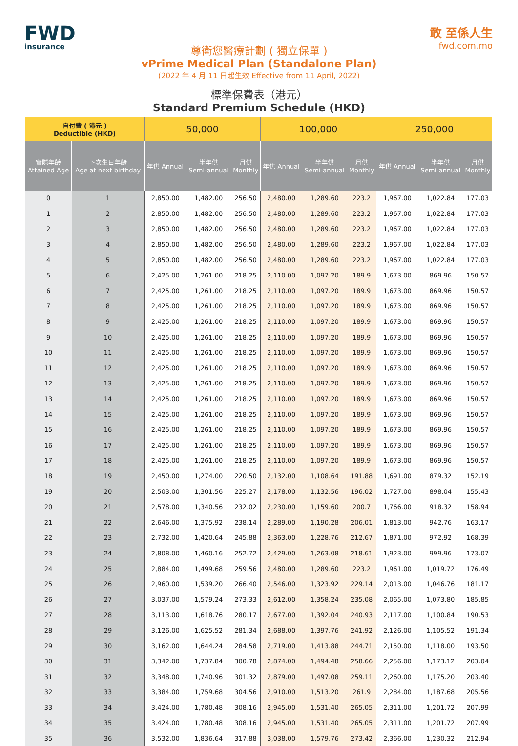FWD
insurance
敢 至係人生
fwd.com.mo
尊衛您醫療計劃 ( 獨立保單 )
vPrime Medical Plan (Standalone Plan)
(2022 年 4 月 11 日起生效 Effective from 11 April, 2022)
標準保費表（港元）
Standard Premium Schedule (HKD)
| 自付費 ( 港元 ) Deductible (HKD) | | 50,000 | | | 100,000 | | | 250,000 | | |
| --- | --- | --- | --- | --- | --- | --- | --- | --- | --- | --- |
| 實際年齡 Attained Age | 下次生日年齡 Age at next birthday | 年供 Annual | 半年供 Semi-annual | 月供 Monthly | 年供 Annual | 半年供 Semi-annual | 月供 Monthly | 年供 Annual | 半年供 Semi-annual | 月供 Monthly |
| 0 | 1 | 2,850.00 | 1,482.00 | 256.50 | 2,480.00 | 1,289.60 | 223.2 | 1,967.00 | 1,022.84 | 177.03 |
| 1 | 2 | 2,850.00 | 1,482.00 | 256.50 | 2,480.00 | 1,289.60 | 223.2 | 1,967.00 | 1,022.84 | 177.03 |
| 2 | 3 | 2,850.00 | 1,482.00 | 256.50 | 2,480.00 | 1,289.60 | 223.2 | 1,967.00 | 1,022.84 | 177.03 |
| 3 | 4 | 2,850.00 | 1,482.00 | 256.50 | 2,480.00 | 1,289.60 | 223.2 | 1,967.00 | 1,022.84 | 177.03 |
| 4 | 5 | 2,850.00 | 1,482.00 | 256.50 | 2,480.00 | 1,289.60 | 223.2 | 1,967.00 | 1,022.84 | 177.03 |
| 5 | 6 | 2,425.00 | 1,261.00 | 218.25 | 2,110.00 | 1,097.20 | 189.9 | 1,673.00 | 869.96 | 150.57 |
| 6 | 7 | 2,425.00 | 1,261.00 | 218.25 | 2,110.00 | 1,097.20 | 189.9 | 1,673.00 | 869.96 | 150.57 |
| 7 | 8 | 2,425.00 | 1,261.00 | 218.25 | 2,110.00 | 1,097.20 | 189.9 | 1,673.00 | 869.96 | 150.57 |
| 8 | 9 | 2,425.00 | 1,261.00 | 218.25 | 2,110.00 | 1,097.20 | 189.9 | 1,673.00 | 869.96 | 150.57 |
| 9 | 10 | 2,425.00 | 1,261.00 | 218.25 | 2,110.00 | 1,097.20 | 189.9 | 1,673.00 | 869.96 | 150.57 |
| 10 | 11 | 2,425.00 | 1,261.00 | 218.25 | 2,110.00 | 1,097.20 | 189.9 | 1,673.00 | 869.96 | 150.57 |
| 11 | 12 | 2,425.00 | 1,261.00 | 218.25 | 2,110.00 | 1,097.20 | 189.9 | 1,673.00 | 869.96 | 150.57 |
| 12 | 13 | 2,425.00 | 1,261.00 | 218.25 | 2,110.00 | 1,097.20 | 189.9 | 1,673.00 | 869.96 | 150.57 |
| 13 | 14 | 2,425.00 | 1,261.00 | 218.25 | 2,110.00 | 1,097.20 | 189.9 | 1,673.00 | 869.96 | 150.57 |
| 14 | 15 | 2,425.00 | 1,261.00 | 218.25 | 2,110.00 | 1,097.20 | 189.9 | 1,673.00 | 869.96 | 150.57 |
| 15 | 16 | 2,425.00 | 1,261.00 | 218.25 | 2,110.00 | 1,097.20 | 189.9 | 1,673.00 | 869.96 | 150.57 |
| 16 | 17 | 2,425.00 | 1,261.00 | 218.25 | 2,110.00 | 1,097.20 | 189.9 | 1,673.00 | 869.96 | 150.57 |
| 17 | 18 | 2,425.00 | 1,261.00 | 218.25 | 2,110.00 | 1,097.20 | 189.9 | 1,673.00 | 869.96 | 150.57 |
| 18 | 19 | 2,450.00 | 1,274.00 | 220.50 | 2,132.00 | 1,108.64 | 191.88 | 1,691.00 | 879.32 | 152.19 |
| 19 | 20 | 2,503.00 | 1,301.56 | 225.27 | 2,178.00 | 1,132.56 | 196.02 | 1,727.00 | 898.04 | 155.43 |
| 20 | 21 | 2,578.00 | 1,340.56 | 232.02 | 2,230.00 | 1,159.60 | 200.7 | 1,766.00 | 918.32 | 158.94 |
| 21 | 22 | 2,646.00 | 1,375.92 | 238.14 | 2,289.00 | 1,190.28 | 206.01 | 1,813.00 | 942.76 | 163.17 |
| 22 | 23 | 2,732.00 | 1,420.64 | 245.88 | 2,363.00 | 1,228.76 | 212.67 | 1,871.00 | 972.92 | 168.39 |
| 23 | 24 | 2,808.00 | 1,460.16 | 252.72 | 2,429.00 | 1,263.08 | 218.61 | 1,923.00 | 999.96 | 173.07 |
| 24 | 25 | 2,884.00 | 1,499.68 | 259.56 | 2,480.00 | 1,289.60 | 223.2 | 1,961.00 | 1,019.72 | 176.49 |
| 25 | 26 | 2,960.00 | 1,539.20 | 266.40 | 2,546.00 | 1,323.92 | 229.14 | 2,013.00 | 1,046.76 | 181.17 |
| 26 | 27 | 3,037.00 | 1,579.24 | 273.33 | 2,612.00 | 1,358.24 | 235.08 | 2,065.00 | 1,073.80 | 185.85 |
| 27 | 28 | 3,113.00 | 1,618.76 | 280.17 | 2,677.00 | 1,392.04 | 240.93 | 2,117.00 | 1,100.84 | 190.53 |
| 28 | 29 | 3,126.00 | 1,625.52 | 281.34 | 2,688.00 | 1,397.76 | 241.92 | 2,126.00 | 1,105.52 | 191.34 |
| 29 | 30 | 3,162.00 | 1,644.24 | 284.58 | 2,719.00 | 1,413.88 | 244.71 | 2,150.00 | 1,118.00 | 193.50 |
| 30 | 31 | 3,342.00 | 1,737.84 | 300.78 | 2,874.00 | 1,494.48 | 258.66 | 2,256.00 | 1,173.12 | 203.04 |
| 31 | 32 | 3,348.00 | 1,740.96 | 301.32 | 2,879.00 | 1,497.08 | 259.11 | 2,260.00 | 1,175.20 | 203.40 |
| 32 | 33 | 3,384.00 | 1,759.68 | 304.56 | 2,910.00 | 1,513.20 | 261.9 | 2,284.00 | 1,187.68 | 205.56 |
| 33 | 34 | 3,424.00 | 1,780.48 | 308.16 | 2,945.00 | 1,531.40 | 265.05 | 2,311.00 | 1,201.72 | 207.99 |
| 34 | 35 | 3,424.00 | 1,780.48 | 308.16 | 2,945.00 | 1,531.40 | 265.05 | 2,311.00 | 1,201.72 | 207.99 |
| 35 | 36 | 3,532.00 | 1,836.64 | 317.88 | 3,038.00 | 1,579.76 | 273.42 | 2,366.00 | 1,230.32 | 212.94 |